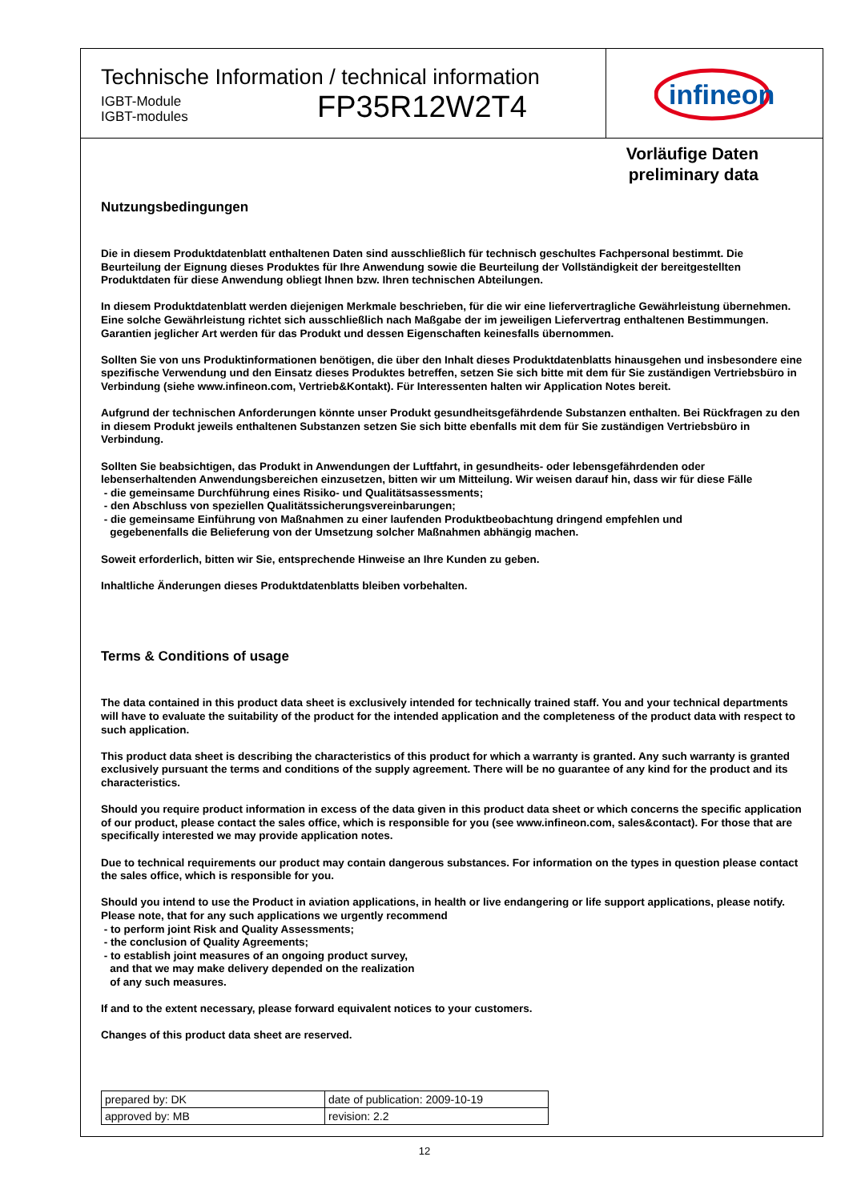Technische Information / technical information
IGBT-Module
IGBT-modules
FP35R12W2T4
infineon
Vorläufige Daten
preliminary data
Nutzungsbedingungen
Die in diesem Produktdatenblatt enthaltenen Daten sind ausschließlich für technisch geschultes Fachpersonal bestimmt. Die Beurteilung der Eignung dieses Produktes für Ihre Anwendung sowie die Beurteilung der Vollständigkeit der bereitgestellten Produktdaten für diese Anwendung obliegt Ihnen bzw. Ihren technischen Abteilungen.
In diesem Produktdatenblatt werden diejenigen Merkmale beschrieben, für die wir eine liefervertragliche Gewährleistung übernehmen. Eine solche Gewährleistung richtet sich ausschließlich nach Maßgabe der im jeweiligen Liefervertrag enthaltenen Bestimmungen. Garantien jeglicher Art werden für das Produkt und dessen Eigenschaften keinesfalls übernommen.
Sollten Sie von uns Produktinformationen benötigen, die über den Inhalt dieses Produktdatenblatts hinausgehen und insbesondere eine spezifische Verwendung und den Einsatz dieses Produktes betreffen, setzen Sie sich bitte mit dem für Sie zuständigen Vertriebsbüro in Verbindung (siehe www.infineon.com, Vertrieb&Kontakt). Für Interessenten halten wir Application Notes bereit.
Aufgrund der technischen Anforderungen könnte unser Produkt gesundheitsgefährdende Substanzen enthalten. Bei Rückfragen zu den in diesem Produkt jeweils enthaltenen Substanzen setzen Sie sich bitte ebenfalls mit dem für Sie zuständigen Vertriebsbüro in Verbindung.
Sollten Sie beabsichtigen, das Produkt in Anwendungen der Luftfahrt, in gesundheits- oder lebensgefährdenden oder lebenserhaltenden Anwendungsbereichen einzusetzen, bitten wir um Mitteilung. Wir weisen darauf hin, dass wir für diese Fälle
- die gemeinsame Durchführung eines Risiko- und Qualitätsassessments;
- den Abschluss von speziellen Qualitätssicherungsvereinbarungen;
- die gemeinsame Einführung von Maßnahmen zu einer laufenden Produktbeobachtung dringend empfehlen und
gegebenenfalls die Belieferung von der Umsetzung solcher Maßnahmen abhängig machen.
Soweit erforderlich, bitten wir Sie, entsprechende Hinweise an Ihre Kunden zu geben.
Inhaltliche Änderungen dieses Produktdatenblatts bleiben vorbehalten.
Terms & Conditions of usage
The data contained in this product data sheet is exclusively intended for technically trained staff. You and your technical departments will have to evaluate the suitability of the product for the intended application and the completeness of the product data with respect to such application.
This product data sheet is describing the characteristics of this product for which a warranty is granted. Any such warranty is granted exclusively pursuant the terms and conditions of the supply agreement. There will be no guarantee of any kind for the product and its characteristics.
Should you require product information in excess of the data given in this product data sheet or which concerns the specific application of our product, please contact the sales office, which is responsible for you (see www.infineon.com, sales&contact). For those that are specifically interested we may provide application notes.
Due to technical requirements our product may contain dangerous substances. For information on the types in question please contact the sales office, which is responsible for you.
Should you intend to use the Product in aviation applications, in health or live endangering or life support applications, please notify. Please note, that for any such applications we urgently recommend
- to perform joint Risk and Quality Assessments;
- the conclusion of Quality Agreements;
- to establish joint measures of an ongoing product survey,
and that we may make delivery depended on the realization
of any such measures.
If and to the extent necessary, please forward equivalent notices to your customers.
Changes of this product data sheet are reserved.
| prepared by: DK | date of publication: 2009-10-19 |
| approved by: MB | revision: 2.2 |
12